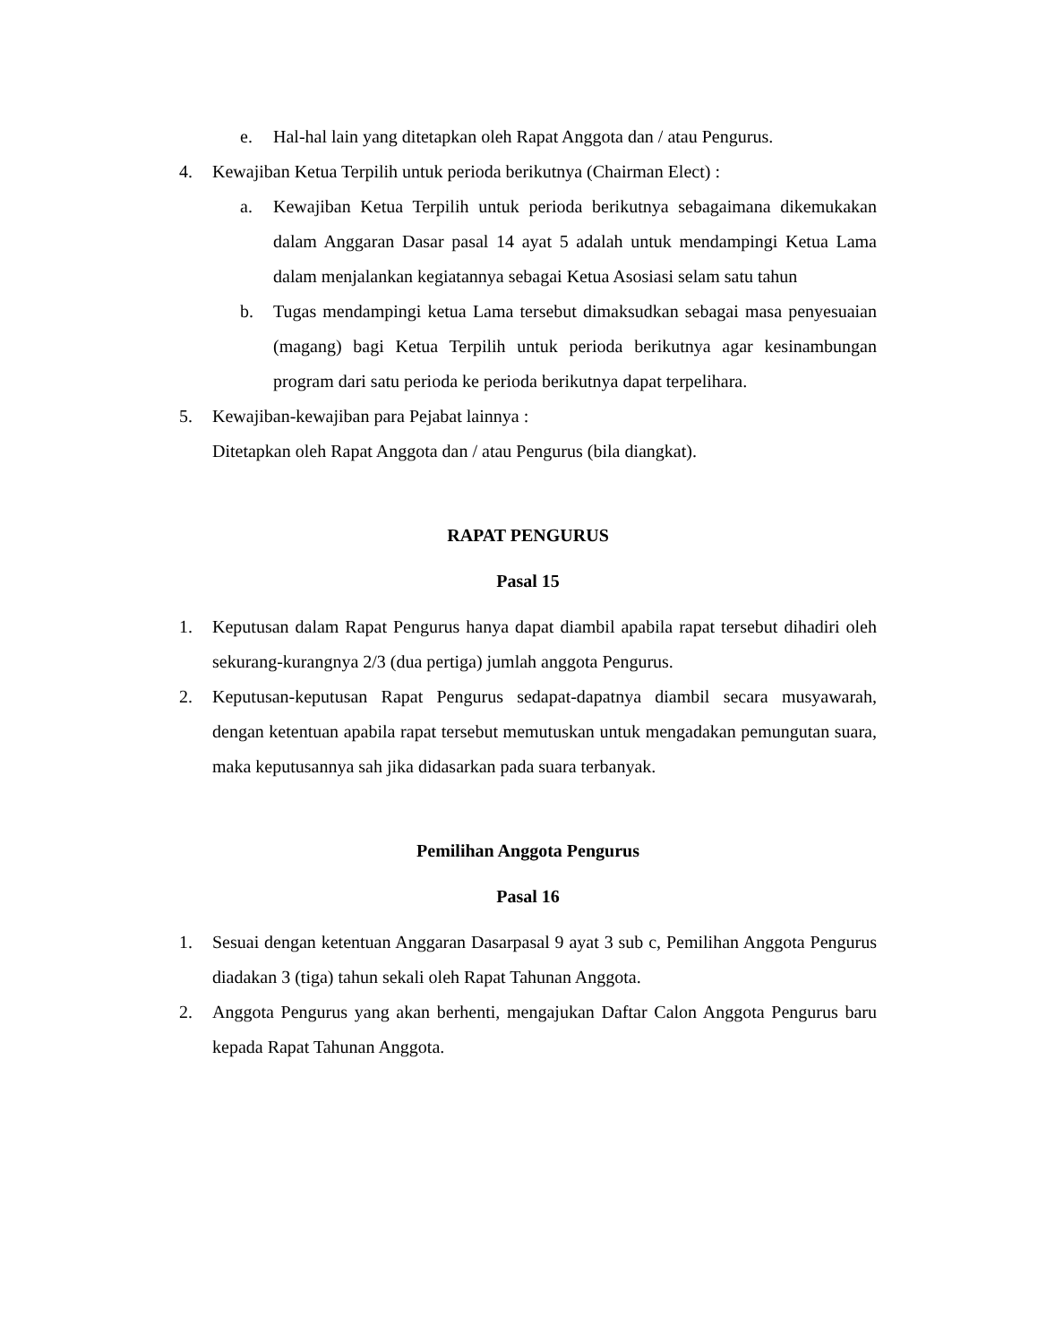e. Hal-hal lain yang ditetapkan oleh Rapat Anggota dan / atau Pengurus.
4. Kewajiban Ketua Terpilih untuk perioda berikutnya (Chairman Elect) :
a. Kewajiban Ketua Terpilih untuk perioda berikutnya sebagaimana dikemukakan dalam Anggaran Dasar pasal 14 ayat 5 adalah untuk mendampingi Ketua Lama dalam menjalankan kegiatannya sebagai Ketua Asosiasi selam satu tahun
b. Tugas mendampingi ketua Lama tersebut dimaksudkan sebagai masa penyesuaian (magang) bagi Ketua Terpilih untuk perioda berikutnya agar kesinambungan program dari satu perioda ke perioda berikutnya dapat terpelihara.
5. Kewajiban-kewajiban para Pejabat lainnya :
Ditetapkan oleh Rapat Anggota dan / atau Pengurus (bila diangkat).
RAPAT PENGURUS
Pasal 15
1. Keputusan dalam Rapat Pengurus hanya dapat diambil apabila rapat tersebut dihadiri oleh sekurang-kurangnya 2/3 (dua pertiga) jumlah anggota Pengurus.
2. Keputusan-keputusan Rapat Pengurus sedapat-dapatnya diambil secara musyawarah, dengan ketentuan apabila rapat tersebut memutuskan untuk mengadakan pemungutan suara, maka keputusannya sah jika didasarkan pada suara terbanyak.
Pemilihan Anggota Pengurus
Pasal 16
1. Sesuai dengan ketentuan Anggaran Dasarpasal 9 ayat 3 sub c, Pemilihan Anggota Pengurus diadakan 3 (tiga) tahun sekali oleh Rapat Tahunan Anggota.
2. Anggota Pengurus yang akan berhenti, mengajukan Daftar Calon Anggota Pengurus baru kepada Rapat Tahunan Anggota.